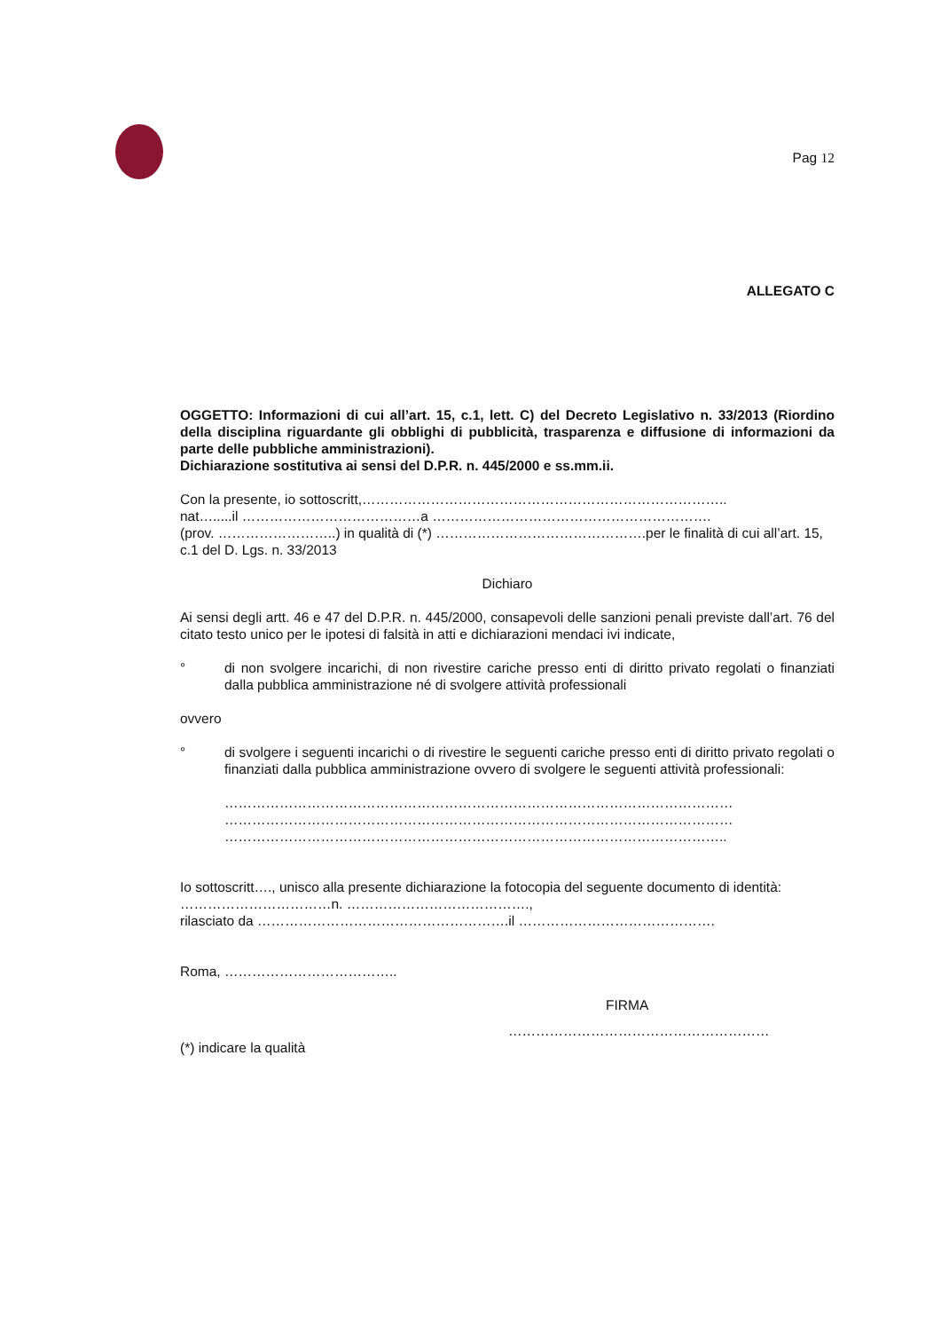Pag 12
ALLEGATO C
OGGETTO: Informazioni di cui all’art. 15, c.1, lett. C) del Decreto Legislativo n. 33/2013 (Riordino della disciplina riguardante gli obblighi di pubblicità, trasparenza e diffusione di informazioni da parte delle pubbliche amministrazioni).
Dichiarazione sostitutiva ai sensi del D.P.R. n. 445/2000 e ss.mm.ii.
Con la presente, io sottoscritt,……………………………………………………………………..
nat….....il …………………………………a …………………………………………………….
(prov. ……………………..) in qualità di (*) ……………………………………….per le finalità di cui all’art. 15, c.1 del D. Lgs. n. 33/2013
Dichiaro
Ai sensi degli artt. 46 e 47 del D.P.R. n. 445/2000, consapevoli delle sanzioni penali previste dall’art. 76 del citato testo unico per le ipotesi di falsità in atti e dichiarazioni mendaci ivi indicate,
° di non svolgere incarichi, di non rivestire cariche presso enti di diritto privato regolati o finanziati dalla pubblica amministrazione né di svolgere attività professionali
ovvero
° di svolgere i seguenti incarichi o di rivestire le seguenti cariche presso enti di diritto privato regolati o finanziati dalla pubblica amministrazione ovvero di svolgere le seguenti attività professionali:
…………………………………………………………………………………………………
…………………………………………………………………………………………………
………………………………………………………………………………………………..
Io sottoscritt…., unisco alla presente dichiarazione la fotocopia del seguente documento di identità: ……………………………n. ………………………………….,
rilasciato da ……………………………………………….il …………………………………….
Roma, ………………………………..
FIRMA
…………………………………………………
(*) indicare la qualità